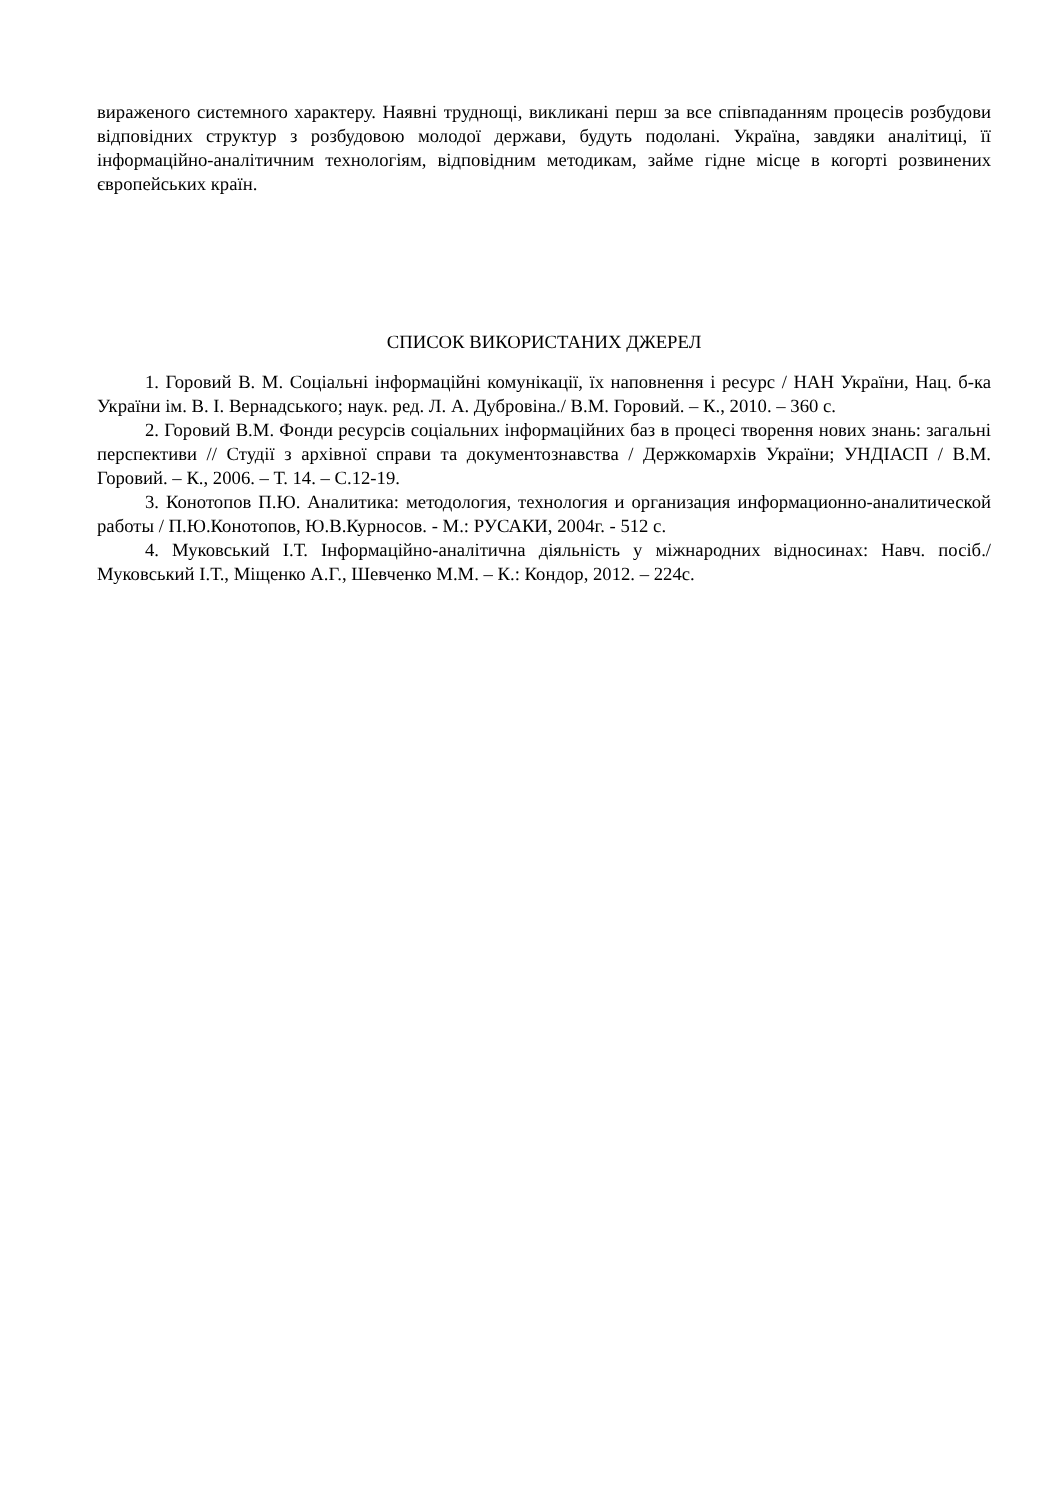вираженого системного характеру. Наявні труднощі, викликані перш за все співпаданням процесів розбудови відповідних структур з розбудовою молодої держави, будуть подолані. Україна, завдяки аналітиці, її інформаційно-аналітичним технологіям, відповідним методикам, займе гідне місце в когорті розвинених європейських країн.
СПИСОК ВИКОРИСТАНИХ ДЖЕРЕЛ
1. Горовий В. М. Соціальні інформаційні комунікації, їх наповнення і ресурс / НАН України, Нац. б-ка України ім. В. І. Вернадського; наук. ред. Л. А. Дубровіна./ В.М. Горовий. – К., 2010. – 360 с.
2. Горовий В.М. Фонди ресурсів соціальних інформаційних баз в процесі творення нових знань: загальні перспективи // Студії з архівної справи та документознавства / Держкомархів України; УНДІАСП / В.М. Горовий. – К., 2006. – Т. 14. – С.12-19.
3. Конотопов П.Ю. Аналитика: методология, технология и организация информационно-аналитической работы / П.Ю.Конотопов, Ю.В.Курносов. - М.: РУСАКИ, 2004г. - 512 с.
4. Муковський І.Т. Інформаційно-аналітична діяльність у міжнародних відносинах: Навч. посіб./ Муковський І.Т., Міщенко А.Г., Шевченко М.М. – К.: Кондор, 2012. – 224с.